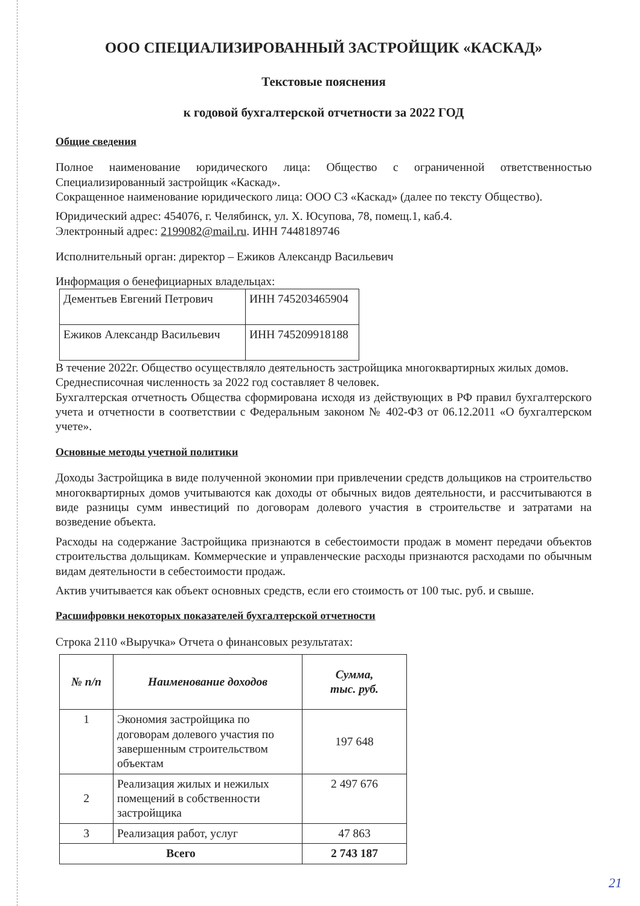ООО СПЕЦИАЛИЗИРОВАННЫЙ ЗАСТРОЙЩИК «КАСКАД»
Текстовые пояснения
к годовой бухгалтерской отчетности за 2022 ГОД
Общие сведения
Полное наименование юридического лица: Общество с ограниченной ответственностью Специализированный застройщик «Каскад».
Сокращенное наименование юридического лица: ООО СЗ «Каскад» (далее по тексту Общество).
Юридический адрес: 454076, г. Челябинск, ул. Х. Юсупова, 78, помещ.1, каб.4.
Электронный адрес: 2199082@mail.ru. ИНН 7448189746
Исполнительный орган: директор – Ежиков Александр Васильевич
Информация о бенефициарных владельцах:
| Дементьев Евгений Петрович | ИНН 745203465904 |
| Ежиков Александр Васильевич | ИНН 745209918188 |
В течение 2022г. Общество осуществляло деятельность застройщика многоквартирных жилых домов.
Среднесписочная численность за 2022 год составляет 8 человек.
Бухгалтерская отчетность Общества сформирована исходя из действующих в РФ правил бухгалтерского учета и отчетности в соответствии с Федеральным законом № 402-ФЗ от 06.12.2011 «О бухгалтерском учете».
Основные методы учетной политики
Доходы Застройщика в виде полученной экономии при привлечении средств дольщиков на строительство многоквартирных домов учитываются как доходы от обычных видов деятельности, и рассчитываются в виде разницы сумм инвестиций по договорам долевого участия в строительстве и затратами на возведение объекта.
Расходы на содержание Застройщика признаются в себестоимости продаж в момент передачи объектов строительства дольщикам. Коммерческие и управленческие расходы признаются расходами по обычным видам деятельности в себестоимости продаж.
Актив учитывается как объект основных средств, если его стоимость от 100 тыс. руб. и свыше.
Расшифровки некоторых показателей бухгалтерской отчетности
Строка 2110 «Выручка» Отчета о финансовых результатах:
| № п/п | Наименование доходов | Сумма, тыс. руб. |
| --- | --- | --- |
| 1 | Экономия застройщика по договорам долевого участия по завершенным строительством объектам | 197 648 |
| 2 | Реализация жилых и нежилых помещений в собственности застройщика | 2 497 676 |
| 3 | Реализация работ, услуг | 47 863 |
| Всего | | 2 743 187 |
21